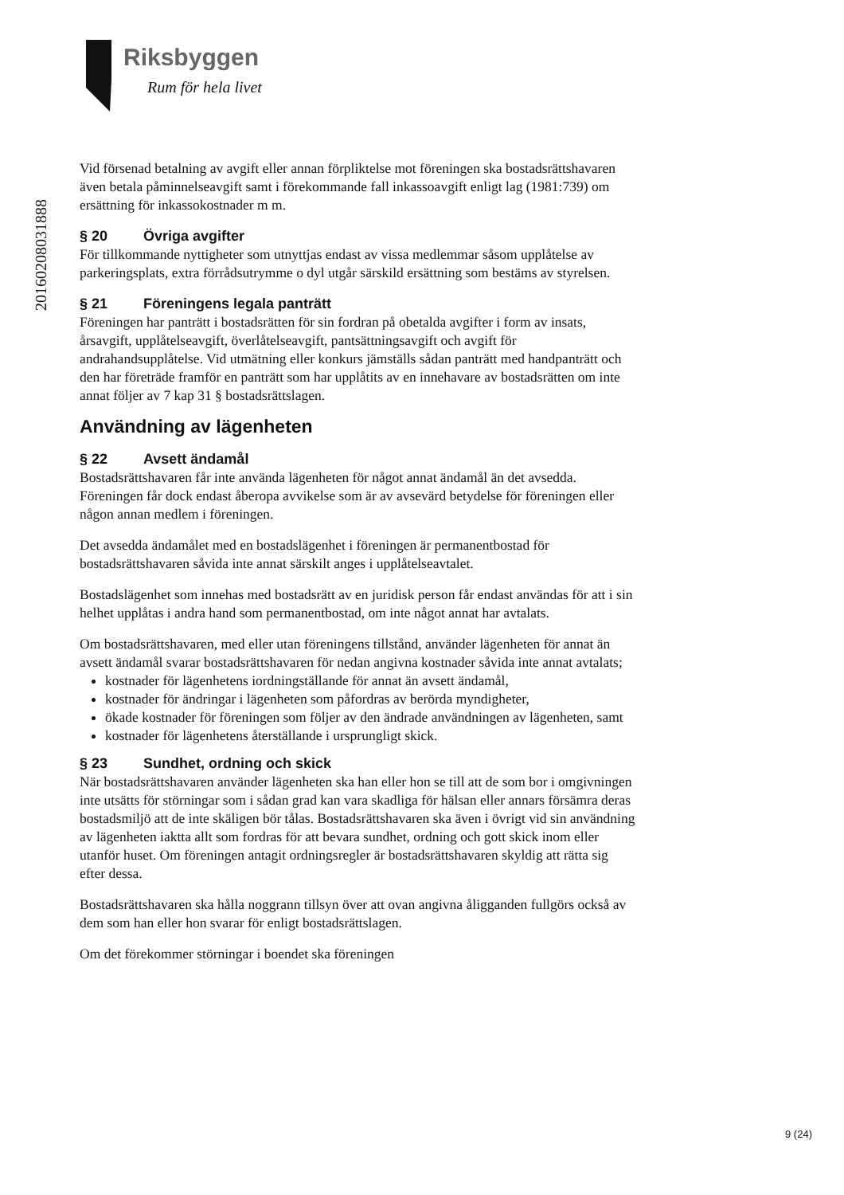Riksbyggen
Rum för hela livet
20160208031888
Vid försenad betalning av avgift eller annan förpliktelse mot föreningen ska bostadsrättshavaren även betala påminnelseavgift samt i förekommande fall inkassoavgift enligt lag (1981:739) om ersättning för inkassokostnader m m.
§ 20 Övriga avgifter
För tillkommande nyttigheter som utnyttjas endast av vissa medlemmar såsom upplåtelse av parkeringsplats, extra förrådsutrymme o dyl utgår särskild ersättning som bestäms av styrelsen.
§ 21 Föreningens legala panträtt
Föreningen har panträtt i bostadsrätten för sin fordran på obetalda avgifter i form av insats, årsavgift, upplåtelseavgift, överlåtelseavgift, pantsättningsavgift och avgift för andrahandsupplåtelse. Vid utmätning eller konkurs jämställs sådan panträtt med handpanträtt och den har företräde framför en panträtt som har upplåtits av en innehavare av bostadsrätten om inte annat följer av 7 kap 31 § bostadsrättslagen.
Användning av lägenheten
§ 22 Avsett ändamål
Bostadsrättshavaren får inte använda lägenheten för något annat ändamål än det avsedda. Föreningen får dock endast åberopa avvikelse som är av avsevärd betydelse för föreningen eller någon annan medlem i föreningen.
Det avsedda ändamålet med en bostadslägenhet i föreningen är permanentbostad för bostadsrättshavaren såvida inte annat särskilt anges i upplåtelseavtalet.
Bostadslägenhet som innehas med bostadsrätt av en juridisk person får endast användas för att i sin helhet upplåtas i andra hand som permanentbostad, om inte något annat har avtalats.
Om bostadsrättshavaren, med eller utan föreningens tillstånd, använder lägenheten för annat än avsett ändamål svarar bostadsrättshavaren för nedan angivna kostnader såvida inte annat avtalats;
kostnader för lägenhetens iordningställande för annat än avsett ändamål,
kostnader för ändringar i lägenheten som påfordras av berörda myndigheter,
ökade kostnader för föreningen som följer av den ändrade användningen av lägenheten, samt
kostnader för lägenhetens återställande i ursprungligt skick.
§ 23 Sundhet, ordning och skick
När bostadsrättshavaren använder lägenheten ska han eller hon se till att de som bor i omgivningen inte utsätts för störningar som i sådan grad kan vara skadliga för hälsan eller annars försämra deras bostadsmiljö att de inte skäligen bör tålas. Bostadsrättshavaren ska även i övrigt vid sin användning av lägenheten iaktta allt som fordras för att bevara sundhet, ordning och gott skick inom eller utanför huset. Om föreningen antagit ordningsregler är bostadsrättshavaren skyldig att rätta sig efter dessa.
Bostadsrättshavaren ska hålla noggrann tillsyn över att ovan angivna åligganden fullgörs också av dem som han eller hon svarar för enligt bostadsrättslagen.
Om det förekommer störningar i boendet ska föreningen
9 (24)